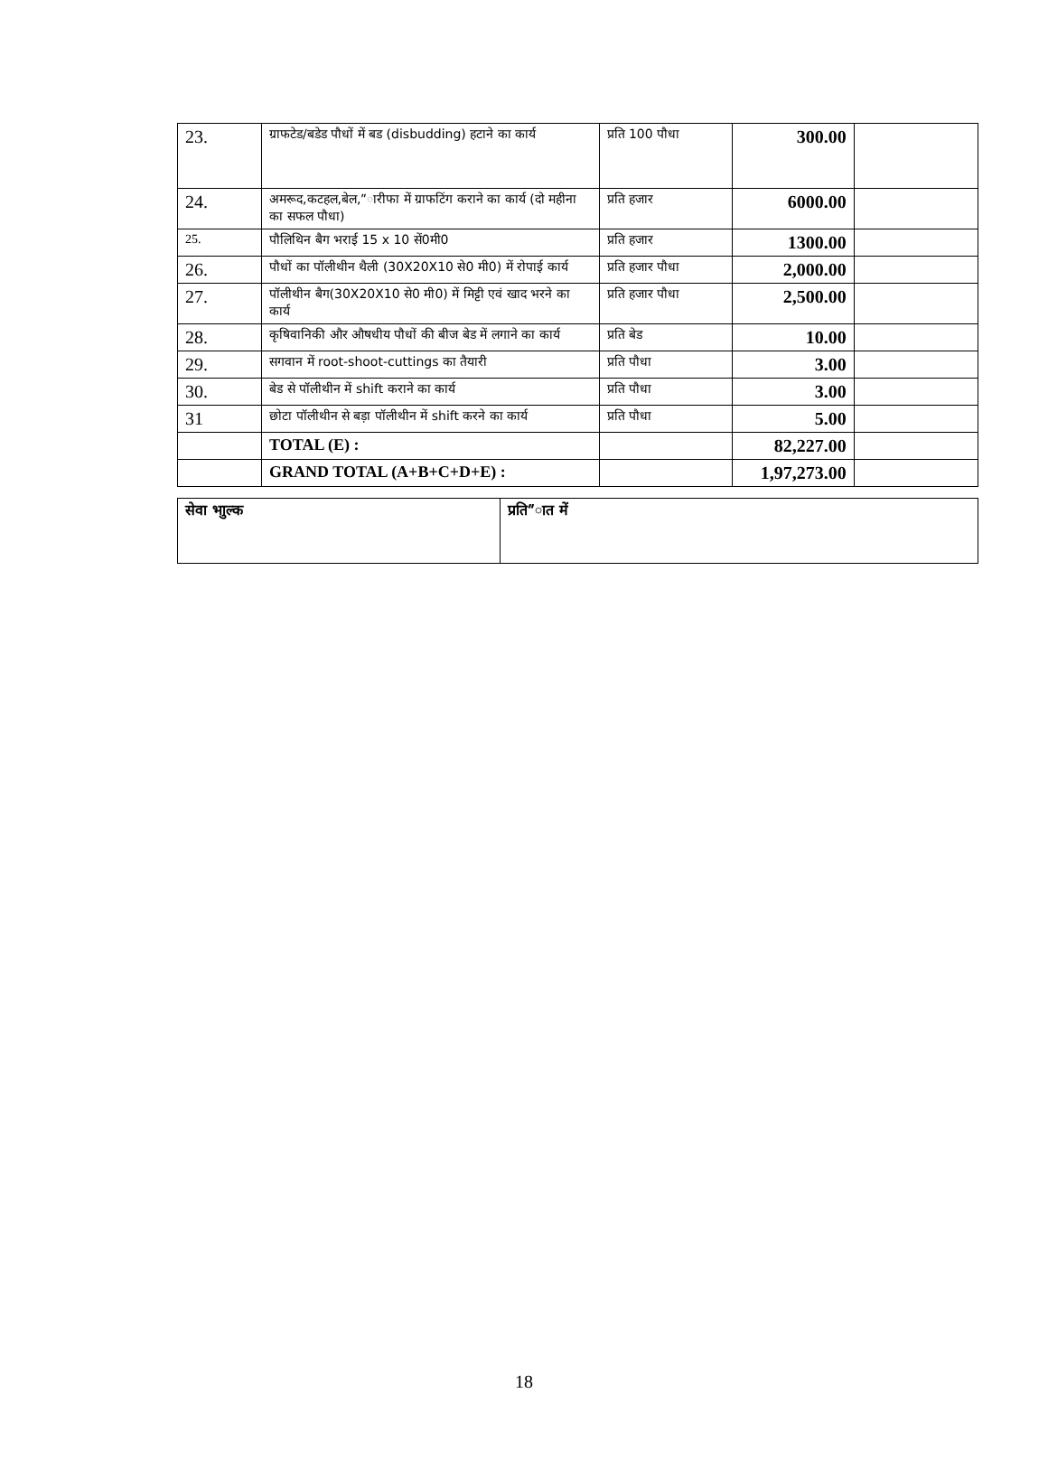| 23. | ग्राफटेड/बडेड पौधों में बड (disbudding) हटाने का कार्य | प्रति 100 पौधा | 300.00 | |
| 24. | अमरूद,कटहल,बेल,”ारीफा में ग्राफटिंग कराने का कार्य (दो महीना का सफल पौधा) | प्रति हजार | 6000.00 | |
| 25. | पौलिथिन बैग भराई 15 x 10 सें0मी0 | प्रति हजार | 1300.00 | |
| 26. | पौधों का पॉलीथीन थैली (30X20X10 से0 मी0) में रोपाई कार्य | प्रति हजार पौधा | 2,000.00 | |
| 27. | पॉलीथीन बैग(30X20X10 से0 मी0) में मिट्टी एवं खाद भरने का कार्य | प्रति हजार पौधा | 2,500.00 | |
| 28. | कृषिवानिकी और औषधीय पौधों की बीज बेड में लगाने का कार्य | प्रति बेड | 10.00 | |
| 29. | सगवान में root-shoot-cuttings का तैयारी | प्रति पौधा | 3.00 | |
| 30. | बेड से पॉलीथीन में shift कराने का कार्य | प्रति पौधा | 3.00 | |
| 31 | छोटा पॉलीथीन से बड़ा पॉलीथीन में shift करने का कार्य | प्रति पौधा | 5.00 | |
| | TOTAL (E) : | | 82,227.00 | |
| | GRAND TOTAL (A+B+C+D+E) : | | 1,97,273.00 | |
| सेवा भाुल्क | प्रति”ात में |
18